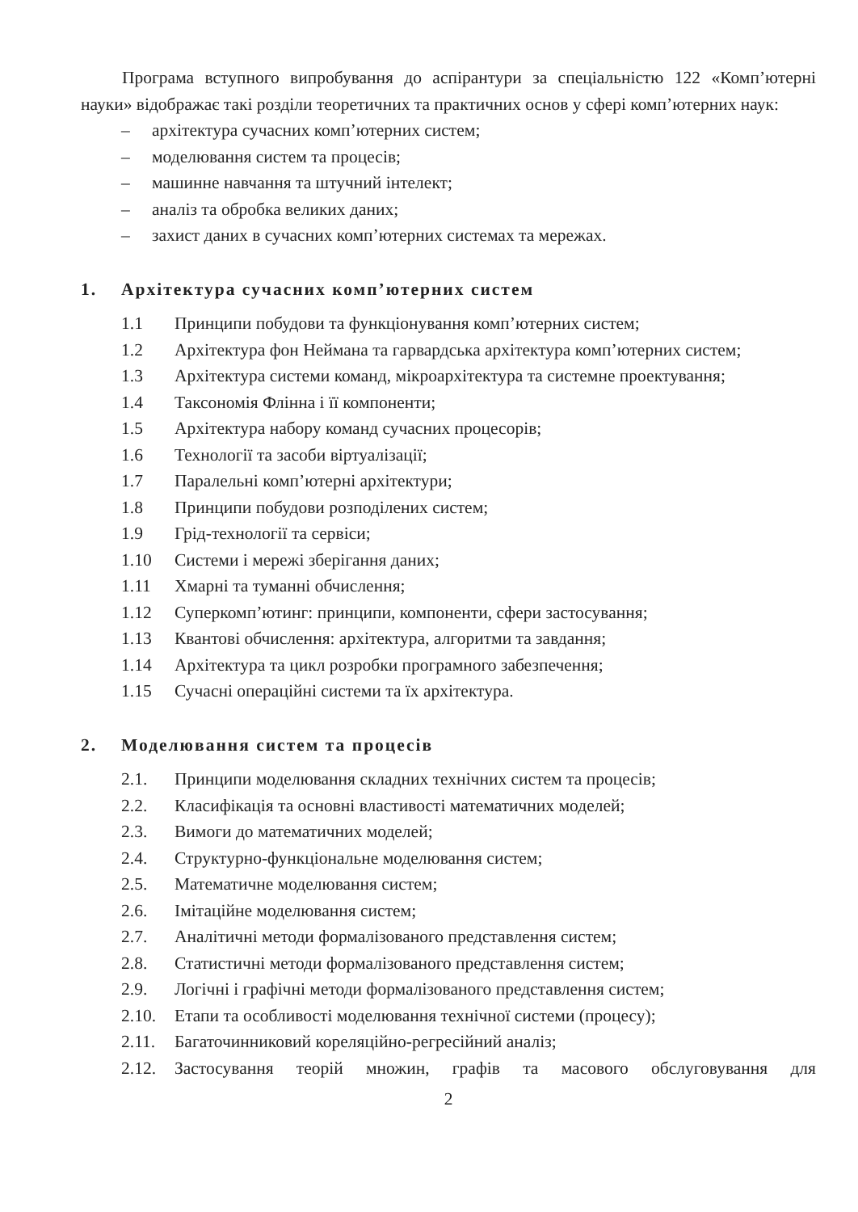Програма вступного випробування до аспірантури за спеціальністю 122 «Комп’ютерні науки» відображає такі розділи теоретичних та практичних основ у сфері комп’ютерних наук:
– архітектура сучасних комп’ютерних систем;
– моделювання систем та процесів;
– машинне навчання та штучний інтелект;
– аналіз та обробка великих даних;
– захист даних в сучасних комп’ютерних системах та мережах.
1. Архітектура сучасних комп’ютерних систем
1.1 Принципи побудови та функціонування комп’ютерних систем;
1.2 Архітектура фон Неймана та гарвардська архітектура комп’ютерних систем;
1.3 Архітектура системи команд, мікроархітектура та системне проектування;
1.4 Таксономія Флінна і її компоненти;
1.5 Архітектура набору команд сучасних процесорів;
1.6 Технології та засоби віртуалізації;
1.7 Паралельні комп’ютерні архітектури;
1.8 Принципи побудови розподілених систем;
1.9 Грід-технології та сервіси;
1.10 Системи і мережі зберігання даних;
1.11 Хмарні та туманні обчислення;
1.12 Суперкомп’ютинг: принципи, компоненти, сфери застосування;
1.13 Квантові обчислення: архітектура, алгоритми та завдання;
1.14 Архітектура та цикл розробки програмного забезпечення;
1.15 Сучасні операційні системи та їх архітектура.
2. Моделювання систем та процесів
2.1. Принципи моделювання складних технічних систем та процесів;
2.2. Класифікація та основні властивості математичних моделей;
2.3. Вимоги до математичних моделей;
2.4. Структурно-функціональне моделювання систем;
2.5. Математичне моделювання систем;
2.6. Імітаційне моделювання систем;
2.7. Аналітичні методи формалізованого представлення систем;
2.8. Статистичні методи формалізованого представлення систем;
2.9. Логічні і графічні методи формалізованого представлення систем;
2.10. Етапи та особливості моделювання технічної системи (процесу);
2.11. Багаточинниковий кореляційно-регресійний аналіз;
2.12. Застосування теорій множин, графів та масового обслуговування для
2